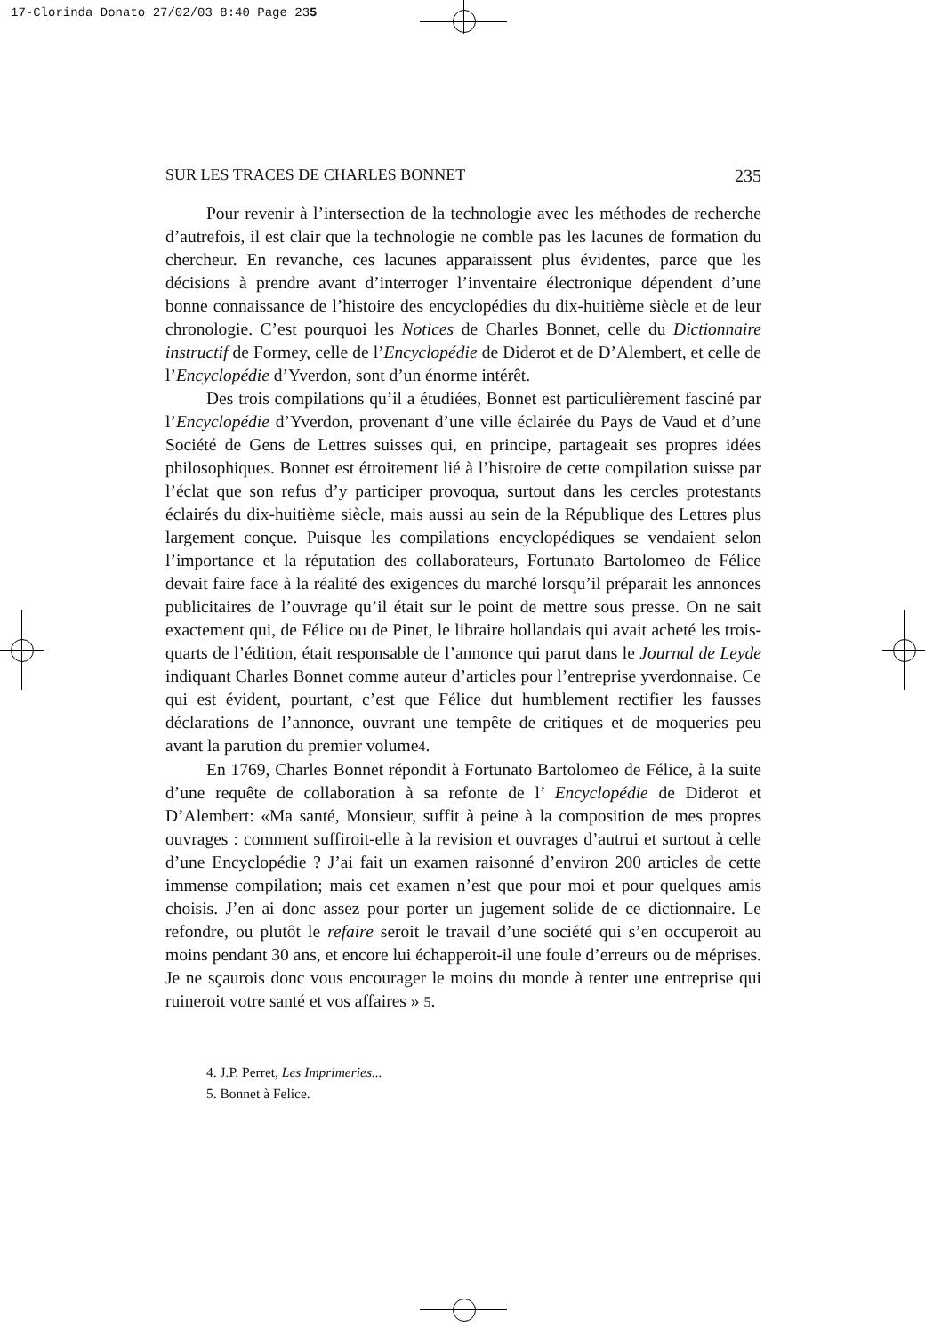17-Clorinda Donato 27/02/03 8:40 Page 235
SUR LES TRACES DE CHARLES BONNET 235
Pour revenir à l’intersection de la technologie avec les méthodes de recherche d’autrefois, il est clair que la technologie ne comble pas les lacunes de formation du chercheur. En revanche, ces lacunes apparaissent plus évidentes, parce que les décisions à prendre avant d’interroger l’inventaire électronique dépendent d’une bonne connaissance de l’histoire des encyclopédies du dix-huitième siècle et de leur chronologie. C’est pourquoi les Notices de Charles Bonnet, celle du Dictionnaire instructif de Formey, celle de l’Encyclopédie de Diderot et de D’Alembert, et celle de l’Encyclopédie d’Yverdon, sont d’un énorme intérêt.
Des trois compilations qu’il a étudiées, Bonnet est particulièrement fasciné par l’Encyclopédie d’Yverdon, provenant d’une ville éclairée du Pays de Vaud et d’une Société de Gens de Lettres suisses qui, en principe, partageait ses propres idées philosophiques. Bonnet est étroitement lié à l’histoire de cette compilation suisse par l’éclat que son refus d’y participer provoqua, surtout dans les cercles protestants éclairés du dix-huitième siècle, mais aussi au sein de la République des Lettres plus largement conçue. Puisque les compilations encyclopédiques se vendaient selon l’importance et la réputation des collaborateurs, Fortunato Bartolomeo de Félice devait faire face à la réalité des exigences du marché lorsqu’il préparait les annonces publicitaires de l’ouvrage qu’il était sur le point de mettre sous presse. On ne sait exactement qui, de Félice ou de Pinet, le libraire hollandais qui avait acheté les trois-quarts de l’édition, était responsable de l’annonce qui parut dans le Journal de Leyde indiquant Charles Bonnet comme auteur d’articles pour l’entreprise yverdonnaise. Ce qui est évident, pourtant, c’est que Félice dut humblement rectifier les fausses déclarations de l’annonce, ouvrant une tempête de critiques et de moqueries peu avant la parution du premier volume4.
En 1769, Charles Bonnet répondit à Fortunato Bartolomeo de Félice, à la suite d’une requête de collaboration à sa refonte de l’ Encyclopédie de Diderot et D’Alembert: «Ma santé, Monsieur, suffit à peine à la composition de mes propres ouvrages : comment suffiroit-elle à la revision et ouvrages d’autrui et surtout à celle d’une Encyclopédie ? J’ai fait un examen raisonné d’environ 200 articles de cette immense compilation; mais cet examen n’est que pour moi et pour quelques amis choisis. J’en ai donc assez pour porter un jugement solide de ce dictionnaire. Le refondre, ou plutôt le refaire seroit le travail d’une société qui s’en occuperoit au moins pendant 30 ans, et encore lui échapperoit-il une foule d’erreurs ou de méprises. Je ne sçaurois donc vous encourager le moins du monde à tenter une entreprise qui ruineroit votre santé et vos affaires » 5.
4. J.P. Perret, Les Imprimeries...
5. Bonnet à Felice.